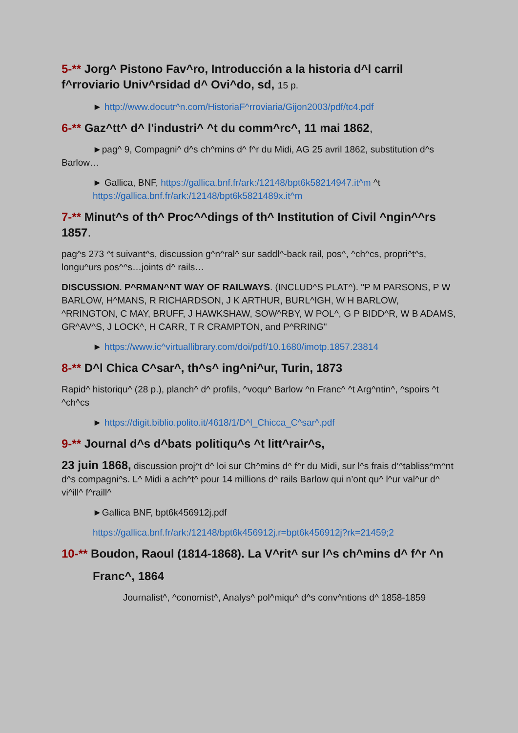5-** Jorg^ Pistono Fav^ro, Introducción a la historia d^l carril f^rroviario Univ^rsidad d^ Ovi^do, sd, 15 p.
► http://www.docutr^n.com/HistoriaF^rroviaria/Gijon2003/pdf/tc4.pdf
6-** Gaz^tt^ d^ l'industri^ ^t du comm^rc^, 11 mai 1862,
►pag^ 9, Compagni^ d^s ch^mins d^ f^r du Midi, AG 25 avril 1862, substitution d^s Barlow…
► Gallica, BNF, https://gallica.bnf.fr/ark:/12148/bpt6k58214947.it^m ^t https://gallica.bnf.fr/ark:/12148/bpt6k5821489x.it^m
7-** Minut^s of th^ Proc^^dings of th^ Institution of Civil ^ngin^^rs 1857.
pag^s 273 ^t suivant^s, discussion g^n^ral^ sur saddl^-back rail, pos^, ^ch^cs, propri^t^s, longu^urs pos^^s…joints d^ rails…
DISCUSSION. P^RMAN^NT WAY OF RAILWAYS. (INCLUD^S PLAT^). "P M PARSONS, P W BARLOW, H^MANS, R RICHARDSON, J K ARTHUR, BURL^IGH, W H BARLOW, ^RRINGTON, C MAY, BRUFF, J HAWKSHAW, SOW^RBY, W POL^, G P BIDD^R, W B ADAMS, GR^AV^S, J LOCK^, H CARR, T R CRAMPTON, and P^RRING"
► https://www.ic^virtuallibrary.com/doi/pdf/10.1680/imotp.1857.23814
8-** D^l Chica C^sar^, th^s^ ing^ni^ur, Turin, 1873
Rapid^ historiqu^ (28 p.), planch^ d^ profils, ^voqu^ Barlow ^n Franc^ ^t Arg^ntin^, ^spoirs ^t ^ch^cs
► https://digit.biblio.polito.it/4618/1/D^l_Chicca_C^sar^.pdf
9-** Journal d^s d^bats politiqu^s ^t litt^rair^s,
23 juin 1868, discussion proj^t d^ loi sur Ch^mins d^ f^r du Midi, sur l^s frais d’^tabliss^m^nt d^s compagni^s. L^ Midi a ach^t^ pour 14 millions d^ rails Barlow qui n’ont qu^ l^ur val^ur d^ vi^ill^ f^raill^
►Gallica BNF, bpt6k456912j.pdf
https://gallica.bnf.fr/ark:/12148/bpt6k456912j.r=bpt6k456912j?rk=21459;2
10-** Boudon, Raoul (1814-1868). La V^rit^ sur l^s ch^mins d^ f^r ^n
Franc^, 1864
Journalist^, ^conomist^, Analys^ pol^miqu^ d^s conv^ntions d^ 1858-1859